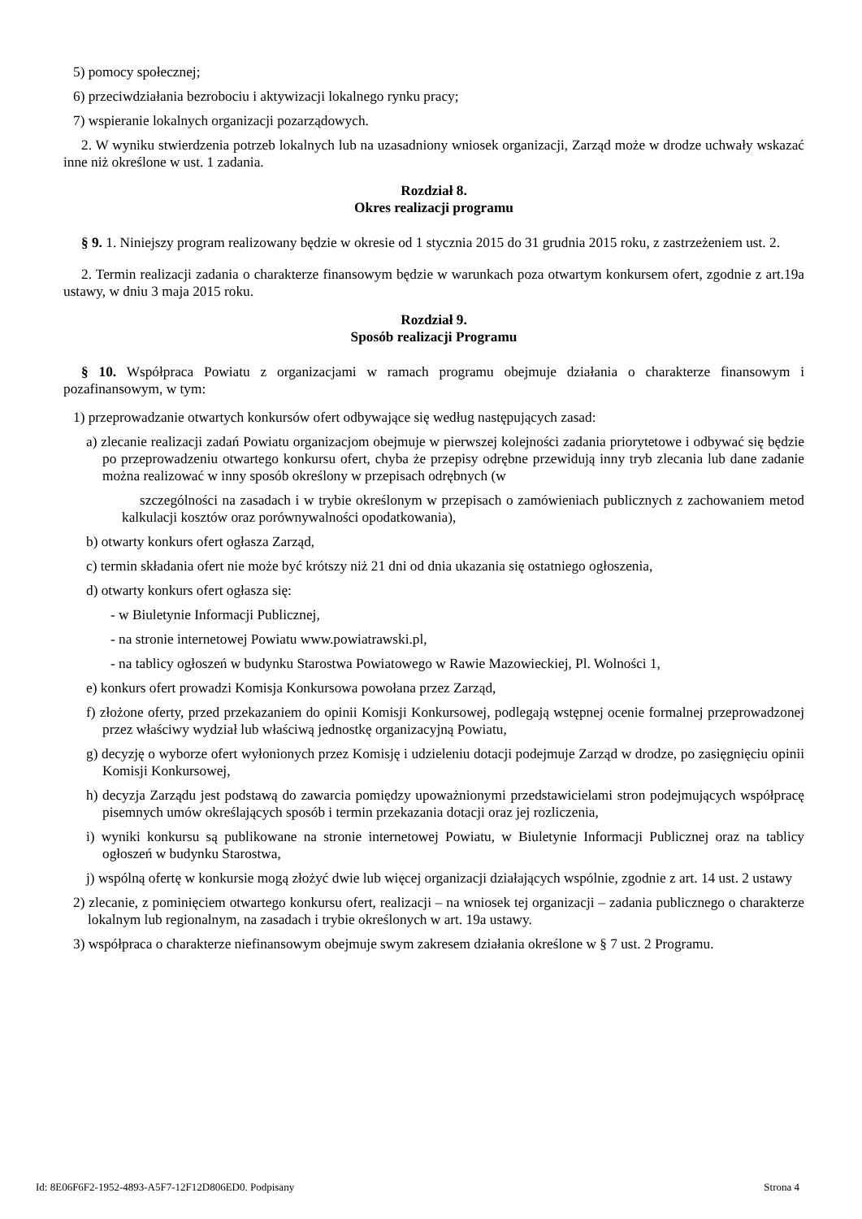5) pomocy społecznej;
6) przeciwdziałania bezrobociu i aktywizacji lokalnego rynku pracy;
7) wspieranie lokalnych organizacji pozarządowych.
2. W wyniku stwierdzenia potrzeb lokalnych lub na uzasadniony wniosek organizacji, Zarząd może w drodze uchwały wskazać inne niż określone w ust. 1 zadania.
Rozdział 8.
Okres realizacji programu
§ 9. 1. Niniejszy program realizowany będzie w okresie od 1 stycznia 2015 do 31 grudnia 2015 roku, z zastrzeżeniem ust. 2.
2. Termin realizacji zadania o charakterze finansowym będzie w warunkach poza otwartym konkursem ofert, zgodnie z art.19a ustawy, w dniu 3 maja 2015 roku.
Rozdział 9.
Sposób realizacji Programu
§ 10. Współpraca Powiatu z organizacjami w ramach programu obejmuje działania o charakterze finansowym i pozafinansowym, w tym:
1) przeprowadzanie otwartych konkursów ofert odbywające się według następujących zasad:
a) zlecanie realizacji zadań Powiatu organizacjom obejmuje w pierwszej kolejności zadania priorytetowe i odbywać się będzie po przeprowadzeniu otwartego konkursu ofert, chyba że przepisy odrębne przewidują inny tryb zlecania lub dane zadanie można realizować w inny sposób określony w przepisach odrębnych (w
szczególności na zasadach i w trybie określonym w przepisach o zamówieniach publicznych z zachowaniem metod kalkulacji kosztów oraz porównywalności opodatkowania),
b) otwarty konkurs ofert ogłasza Zarząd,
c) termin składania ofert nie może być krótszy niż 21 dni od dnia ukazania się ostatniego ogłoszenia,
d) otwarty konkurs ofert ogłasza się:
- w Biuletynie Informacji Publicznej,
- na stronie internetowej Powiatu www.powiatrawski.pl,
- na tablicy ogłoszeń w budynku Starostwa Powiatowego w Rawie Mazowieckiej, Pl. Wolności 1,
e) konkurs ofert prowadzi Komisja Konkursowa powołana przez Zarząd,
f) złożone oferty, przed przekazaniem do opinii Komisji Konkursowej, podlegają wstępnej ocenie formalnej przeprowadzonej przez właściwy wydział lub właściwą jednostkę organizacyjną Powiatu,
g) decyzję o wyborze ofert wyłonionych przez Komisję i udzieleniu dotacji podejmuje Zarząd w drodze, po zasięgnięciu opinii Komisji Konkursowej,
h) decyzja Zarządu jest podstawą do zawarcia pomiędzy upoważnionymi przedstawicielami stron podejmujących współpracę pisemnych umów określających sposób i termin przekazania dotacji oraz jej rozliczenia,
i) wyniki konkursu są publikowane na stronie internetowej Powiatu, w Biuletynie Informacji Publicznej oraz na tablicy ogłoszeń w budynku Starostwa,
j) wspólną ofertę w konkursie mogą złożyć dwie lub więcej organizacji działających wspólnie, zgodnie z art. 14 ust. 2 ustawy
2) zlecanie, z pominięciem otwartego konkursu ofert, realizacji – na wniosek tej organizacji – zadania publicznego o charakterze lokalnym lub regionalnym, na zasadach i trybie określonych w art. 19a ustawy.
3) współpraca o charakterze niefinansowym obejmuje swym zakresem działania określone w § 7 ust. 2 Programu.
Id: 8E06F6F2-1952-4893-A5F7-12F12D806ED0. Podpisany Strona 4